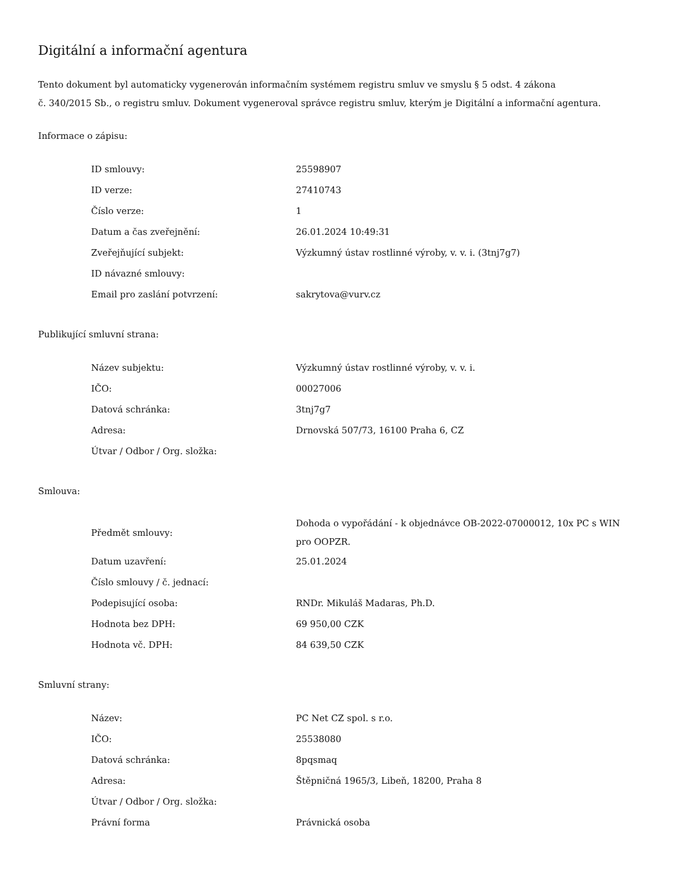Digitální a informační agentura
Tento dokument byl automaticky vygenerován informačním systémem registru smluv ve smyslu § 5 odst. 4 zákona
č. 340/2015 Sb., o registru smluv. Dokument vygeneroval správce registru smluv, kterým je Digitální a informační agentura.
Informace o zápisu:
| ID smlouvy: | 25598907 |
| ID verze: | 27410743 |
| Číslo verze: | 1 |
| Datum a čas zveřejnění: | 26.01.2024 10:49:31 |
| Zveřejňující subjekt: | Výzkumný ústav rostlinné výroby, v. v. i. (3tnj7g7) |
| ID návazné smlouvy: | |
| Email pro zaslání potvrzení: | sakrytova@vurv.cz |
Publikující smluvní strana:
| Název subjektu: | Výzkumný ústav rostlinné výroby, v. v. i. |
| IČO: | 00027006 |
| Datová schránka: | 3tnj7g7 |
| Adresa: | Drnovská 507/73, 16100 Praha 6, CZ |
| Útvar / Odbor / Org. složka: | |
Smlouva:
| Předmět smlouvy: | Dohoda o vypořádání - k objednávce OB-2022-07000012, 10x PC s WIN pro OOPZR. |
| Datum uzavření: | 25.01.2024 |
| Číslo smlouvy / č. jednací: | |
| Podepisující osoba: | RNDr. Mikuláš Madaras, Ph.D. |
| Hodnota bez DPH: | 69 950,00 CZK |
| Hodnota vč. DPH: | 84 639,50 CZK |
Smluvní strany:
| Název: | PC Net CZ spol. s r.o. |
| IČO: | 25538080 |
| Datová schránka: | 8pqsmaq |
| Adresa: | Štěpničná 1965/3, Libeň, 18200, Praha 8 |
| Útvar / Odbor / Org. složka: | |
| Právní forma | Právnická osoba |